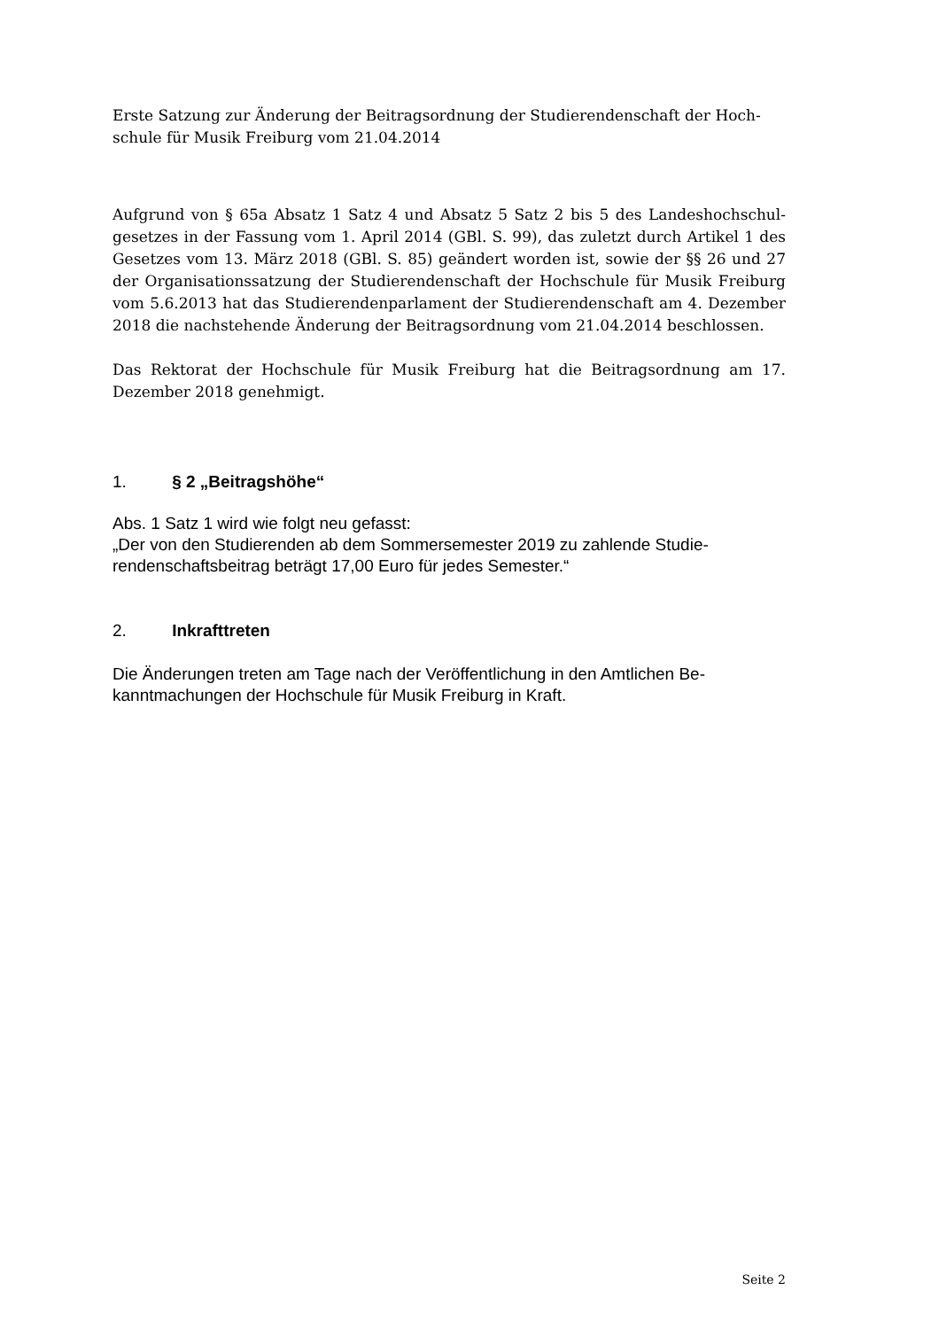Erste Satzung zur Änderung der Beitragsordnung der Studierendenschaft der Hoch-schule für Musik Freiburg vom 21.04.2014
Aufgrund von § 65a Absatz 1 Satz 4 und Absatz 5 Satz 2 bis 5 des Landeshochschul-gesetzes in der Fassung vom 1. April 2014 (GBl. S. 99), das zuletzt durch Artikel 1 des Gesetzes vom 13. März 2018 (GBl. S. 85) geändert worden ist, sowie der §§ 26 und 27 der Organisationssatzung der Studierendenschaft der Hochschule für Musik Freiburg vom 5.6.2013 hat das Studierendenparlament der Studierendenschaft am 4. Dezember 2018 die nachstehende Änderung der Beitragsordnung vom 21.04.2014 beschlossen.
Das Rektorat der Hochschule für Musik Freiburg hat die Beitragsordnung am 17. Dezember 2018 genehmigt.
1. § 2 „Beitragshöhe“
Abs. 1 Satz 1 wird wie folgt neu gefasst:
„Der von den Studierenden ab dem Sommersemester 2019 zu zahlende Studie-rendenschaftsbeitrag beträgt 17,00 Euro für jedes Semester.“
2. Inkrafttreten
Die Änderungen treten am Tage nach der Veröffentlichung in den Amtlichen Be-kanntmachungen der Hochschule für Musik Freiburg in Kraft.
Seite 2